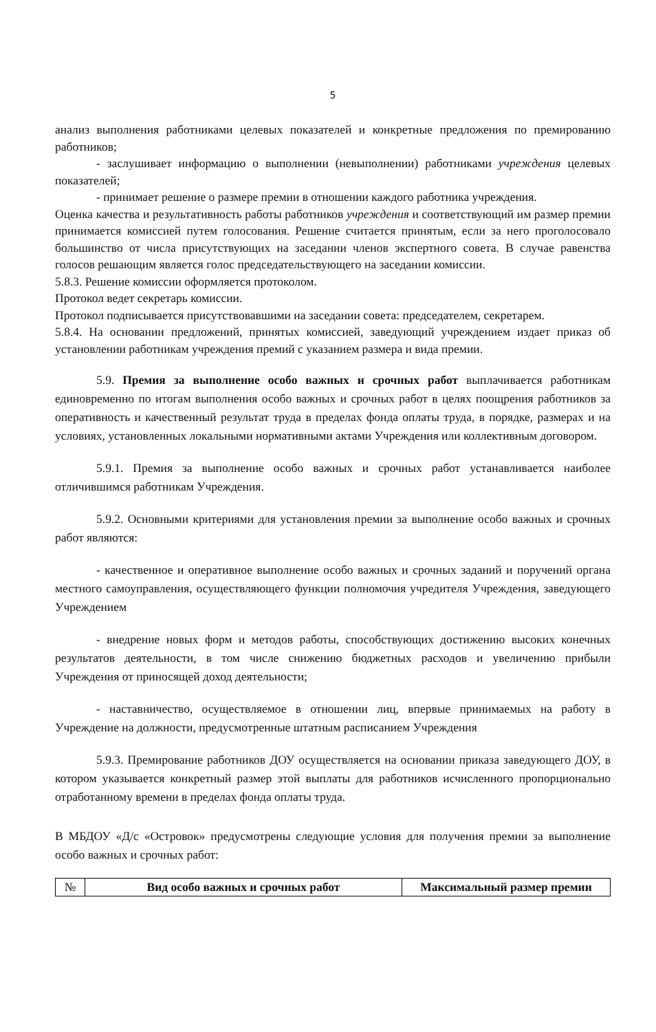5
анализ выполнения работниками целевых показателей и конкретные предложения по премированию работников;
- заслушивает информацию о выполнении (невыполнении) работниками учреждения целевых показателей;
- принимает решение о размере премии в отношении каждого работника учреждения.
Оценка качества и результативность работы работников учреждения и соответствующий им размер премии принимается комиссией путем голосования. Решение считается принятым, если за него проголосовало большинство от числа присутствующих на заседании членов экспертного совета. В случае равенства голосов решающим является голос председательствующего на заседании комиссии.
5.8.3. Решение комиссии оформляется протоколом.
Протокол ведет секретарь комиссии.
Протокол подписывается присутствовавшими на заседании совета: председателем, секретарем.
5.8.4. На основании предложений, принятых комиссией, заведующий учреждением издает приказ об установлении работникам учреждения премий с указанием размера и вида премии.
5.9. Премия за выполнение особо важных и срочных работ выплачивается работникам единовременно по итогам выполнения особо важных и срочных работ в целях поощрения работников за оперативность и качественный результат труда в пределах фонда оплаты труда, в порядке, размерах и на условиях, установленных локальными нормативными актами Учреждения или коллективным договором.
5.9.1. Премия за выполнение особо важных и срочных работ устанавливается наиболее отличившимся работникам Учреждения.
5.9.2. Основными критериями для установления премии за выполнение особо важных и срочных работ являются:
- качественное и оперативное выполнение особо важных и срочных заданий и поручений органа местного самоуправления, осуществляющего функции полномочия учредителя Учреждения, заведующего Учреждением
- внедрение новых форм и методов работы, способствующих достижению высоких конечных результатов деятельности, в том числе снижению бюджетных расходов и увеличению прибыли Учреждения от приносящей доход деятельности;
- наставничество, осуществляемое в отношении лиц, впервые принимаемых на работу в Учреждение на должности, предусмотренные штатным расписанием Учреждения
5.9.3. Премирование работников ДОУ осуществляется на основании приказа заведующего ДОУ, в котором указывается конкретный размер этой выплаты для работников исчисленного пропорционально отработанному времени в пределах фонда оплаты труда.
В МБДОУ «Д/с «Островок» предусмотрены следующие условия для получения премии за выполнение особо важных и срочных работ:
| № | Вид особо важных и срочных работ | Максимальный размер премии |
| --- | --- | --- |